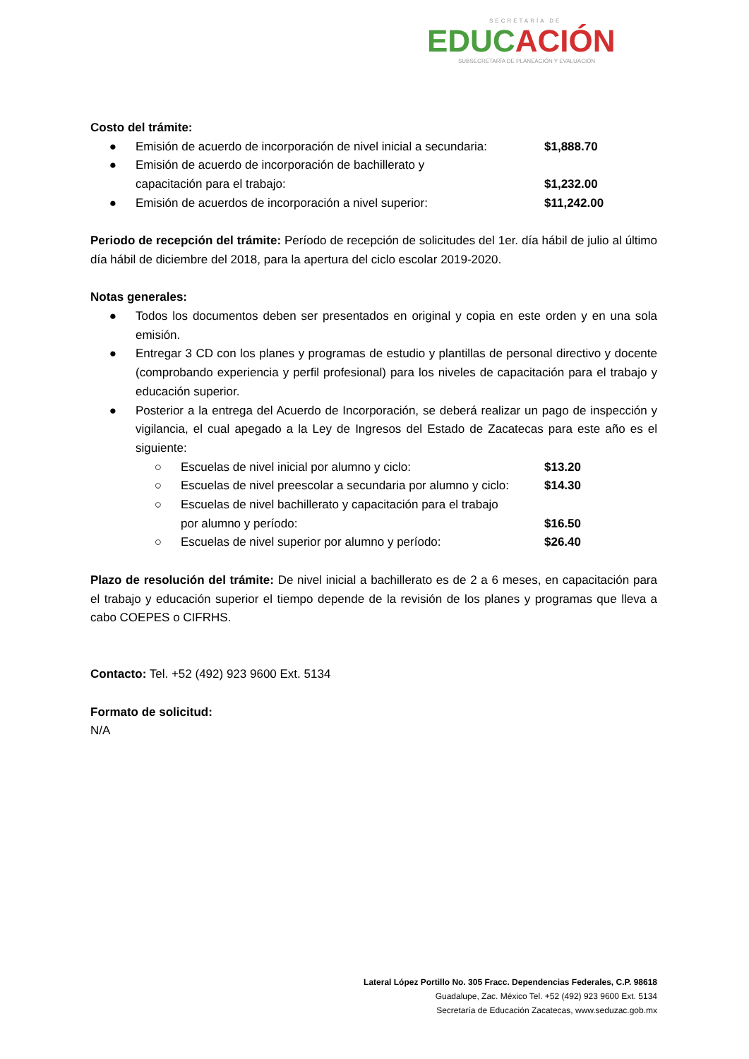SECRETARÍA DE
EDUCACIÓN
SUBSECRETARÍA DE PLANEACIÓN Y EVALUACIÓN
Costo del trámite:
● Emisión de acuerdo de incorporación de nivel inicial a secundaria: $1,888.70
● Emisión de acuerdo de incorporación de bachillerato y
capacitación para el trabajo:
$1,232.00
● Emisión de acuerdos de incorporación a nivel superior: $11,242.00
Periodo de recepción del trámite: Período de recepción de solicitudes del 1er. día hábil de julio al último día hábil de diciembre del 2018, para la apertura del ciclo escolar 2019-2020.
Notas generales:
● Todos los documentos deben ser presentados en original y copia en este orden y en una sola emisión.
● Entregar 3 CD con los planes y programas de estudio y plantillas de personal directivo y docente (comprobando experiencia y perfil profesional) para los niveles de capacitación para el trabajo y educación superior.
● Posterior a la entrega del Acuerdo de Incorporación, se deberá realizar un pago de inspección y vigilancia, el cual apegado a la Ley de Ingresos del Estado de Zacatecas para este año es el siguiente:
○ Escuelas de nivel inicial por alumno y ciclo: $13.20
○ Escuelas de nivel preescolar a secundaria por alumno y ciclo: $14.30
○ Escuelas de nivel bachillerato y capacitación para el trabajo
por alumno y período:
$16.50
○ Escuelas de nivel superior por alumno y período: $26.40
Plazo de resolución del trámite: De nivel inicial a bachillerato es de 2 a 6 meses, en capacitación para el trabajo y educación superior el tiempo depende de la revisión de los planes y programas que lleva a cabo COEPES o CIFRHS.
Contacto: Tel. +52 (492) 923 9600 Ext. 5134
Formato de solicitud:
N/A
Lateral López Portillo No. 305 Fracc. Dependencias Federales, C.P. 98618
Guadalupe, Zac. México Tel. +52 (492) 923 9600 Ext. 5134
Secretaría de Educación Zacatecas, www.seduzac.gob.mx